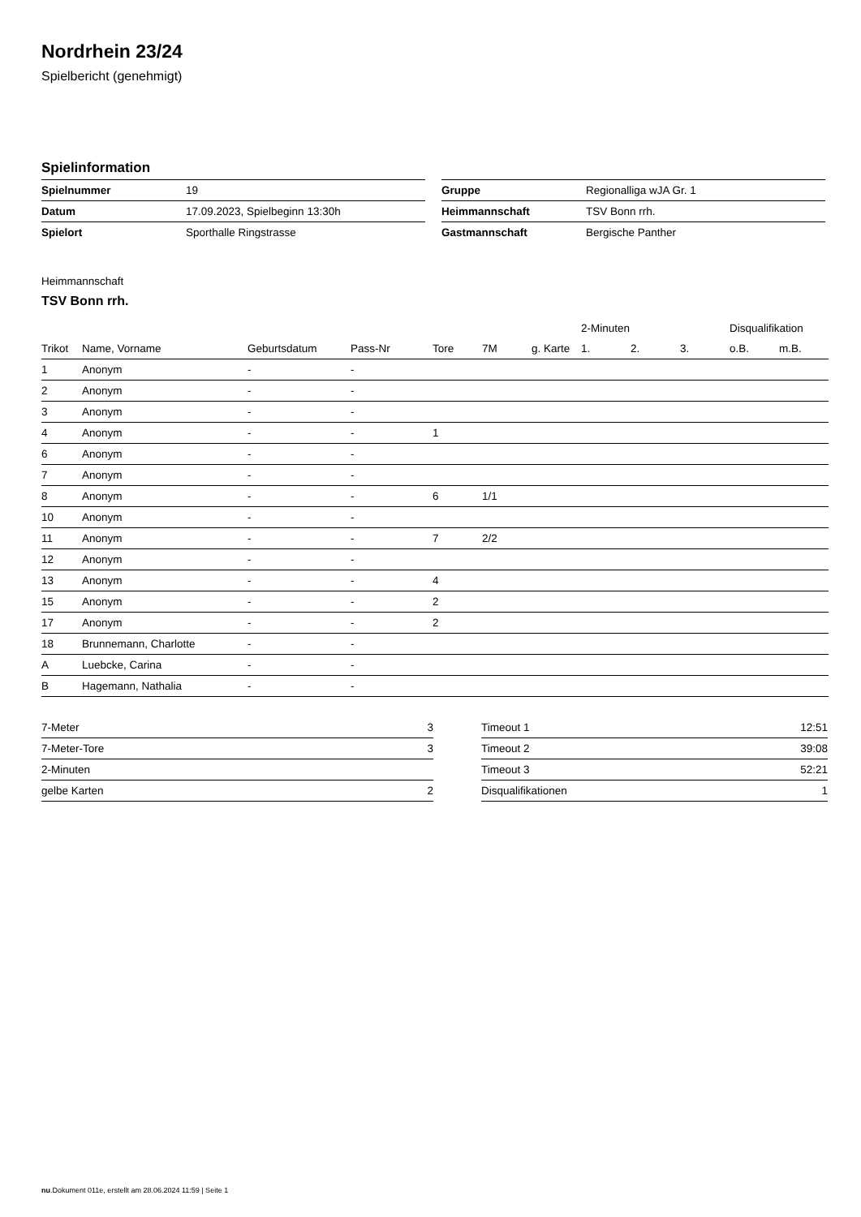Nordrhein 23/24
Spielbericht (genehmigt)
Spielinformation
| Spielnummer | 19 |
| Datum | 17.09.2023, Spielbeginn 13:30h |
| Spielort | Sporthalle Ringstrasse |
| Gruppe | Regionalliga wJA Gr. 1 |
| Heimmannschaft | TSV Bonn rrh. |
| Gastmannschaft | Bergische Panther |
Heimmannschaft
TSV Bonn rrh.
| | | | | | | | 2-Minuten | | | Disqualifikation | |
| --- | --- | --- | --- | --- | --- | --- | --- | --- | --- | --- | --- |
| Trikot | Name, Vorname | Geburtsdatum | Pass-Nr | Tore | 7M | g. Karte | 1. | 2. | 3. | o.B. | m.B. |
| 1 | Anonym | - | - | | | | | | | | |
| 2 | Anonym | - | - | | | | | | | | |
| 3 | Anonym | - | - | | | | | | | | |
| 4 | Anonym | - | - | 1 | | | | | | | |
| 6 | Anonym | - | - | | | | | | | | |
| 7 | Anonym | - | - | | | | | | | | |
| 8 | Anonym | - | - | 6 | 1/1 | | | | | | |
| 10 | Anonym | - | - | | | | | | | | |
| 11 | Anonym | - | - | 7 | 2/2 | | | | | | |
| 12 | Anonym | - | - | | | | | | | | |
| 13 | Anonym | - | - | 4 | | | | | | | |
| 15 | Anonym | - | - | 2 | | | | | | | |
| 17 | Anonym | - | - | 2 | | | | | | | |
| 18 | Brunnemann, Charlotte | - | - | | | | | | | | |
| A | Luebcke, Carina | - | - | | | | | | | | |
| B | Hagemann, Nathalia | - | - | | | | | | | | |
| 7-Meter | 3 |
| 7-Meter-Tore | 3 |
| 2-Minuten | |
| gelbe Karten | 2 |
| Timeout 1 | 12:51 |
| Timeout 2 | 39:08 |
| Timeout 3 | 52:21 |
| Disqualifikationen | 1 |
nu.Dokument 011e, erstellt am 28.06.2024 11:59 | Seite 1